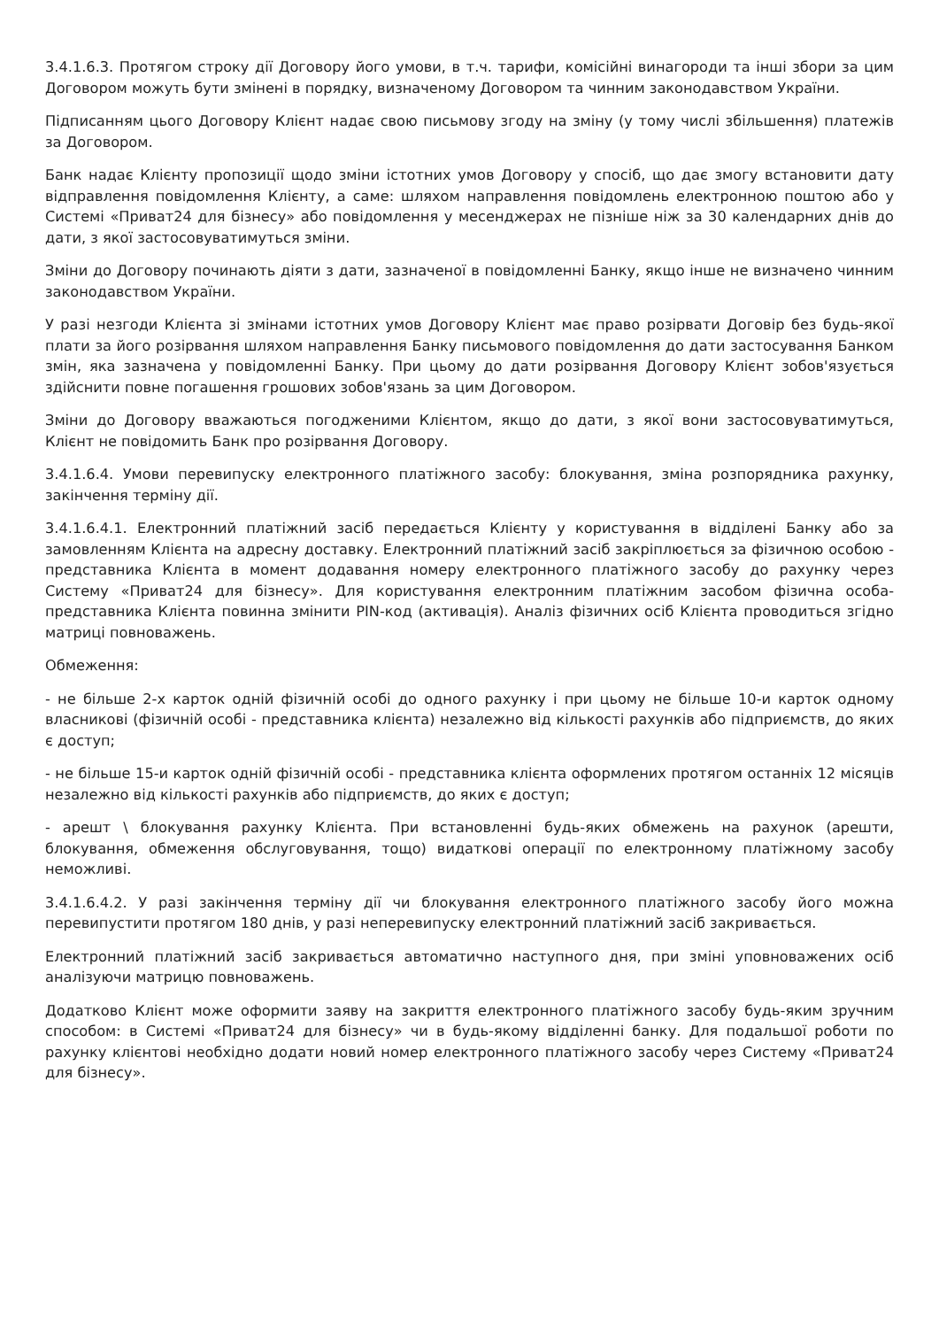3.4.1.6.3. Протягом строку дії Договору його умови, в т.ч. тарифи, комісійні винагороди та інші збори за цим Договором можуть бути змінені в порядку, визначеному Договором та чинним законодавством України.
Підписанням цього Договору Клієнт надає свою письмову згоду на зміну (у тому числі збільшення) платежів за Договором.
Банк надає Клієнту пропозиції щодо зміни істотних умов Договору у спосіб, що дає змогу встановити дату відправлення повідомлення Клієнту, а саме: шляхом направлення повідомлень електронною поштою або у Системі «Приват24 для бізнесу» або повідомлення у месенджерах не пізніше ніж за 30 календарних днів до дати, з якої застосовуватимуться зміни.
Зміни до Договору починають діяти з дати, зазначеної в повідомленні Банку, якщо інше не визначено чинним законодавством України.
У разі незгоди Клієнта зі змінами істотних умов Договору Клієнт має право розірвати Договір без будь-якої плати за його розірвання шляхом направлення Банку письмового повідомлення до дати застосування Банком змін, яка зазначена у повідомленні Банку. При цьому до дати розірвання Договору Клієнт зобов'язується здійснити повне погашення грошових зобов'язань за цим Договором.
Зміни до Договору вважаються погодженими Клієнтом, якщо до дати, з якої вони застосовуватимуться, Клієнт не повідомить Банк про розірвання Договору.
3.4.1.6.4. Умови перевипуску електронного платіжного засобу: блокування, зміна розпорядника рахунку, закінчення терміну дії.
3.4.1.6.4.1. Електронний платіжний засіб передається Клієнту у користування в відділені Банку або за замовленням Клієнта на адресну доставку. Електронний платіжний засіб закріплюється за фізичною особою - представника Клієнта в момент додавання номеру електронного платіжного засобу до рахунку через Систему «Приват24 для бізнесу». Для користування електронним платіжним засобом фізична особа-представника Клієнта повинна змінити PIN-код (активація). Аналіз фізичних осіб Клієнта проводиться згідно матриці повноважень.
Обмеження:
- не більше 2-х карток одній фізичній особі до одного рахунку і при цьому не більше 10-и карток одному власникові (фізичній особі - представника клієнта) незалежно від кількості рахунків або підприємств, до яких є доступ;
- не більше 15-и карток одній фізичній особі - представника клієнта оформлених протягом останніх 12 місяців незалежно від кількості рахунків або підприємств, до яких є доступ;
- арешт \ блокування рахунку Клієнта. При встановленні будь-яких обмежень на рахунок (арешти, блокування, обмеження обслуговування, тощо) видаткові операції по електронному платіжному засобу неможливі.
3.4.1.6.4.2. У разі закінчення терміну дії чи блокування електронного платіжного засобу його можна перевипустити протягом 180 днів, у разі неперевипуску електронний платіжний засіб закривається.
Електронний платіжний засіб закривається автоматично наступного дня, при зміні уповноважених осіб аналізуючи матрицю повноважень.
Додатково Клієнт може оформити заяву на закриття електронного платіжного засобу будь-яким зручним способом: в Системі «Приват24 для бізнесу» чи в будь-якому відділенні банку. Для подальшої роботи по рахунку клієнтові необхідно додати новий номер електронного платіжного засобу через Систему «Приват24 для бізнесу».